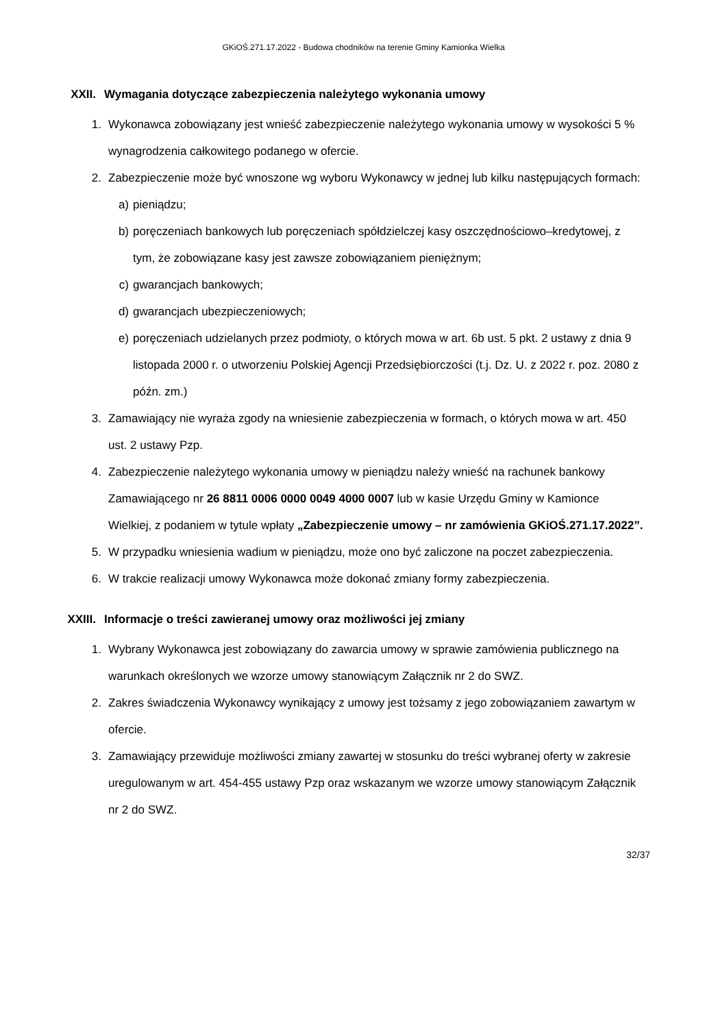GKiOŚ.271.17.2022 - Budowa chodników na terenie Gminy Kamionka Wielka
XXII. Wymagania dotyczące zabezpieczenia należytego wykonania umowy
1. Wykonawca zobowiązany jest wnieść zabezpieczenie należytego wykonania umowy w wysokości 5 % wynagrodzenia całkowitego podanego w ofercie.
2. Zabezpieczenie może być wnoszone wg wyboru Wykonawcy w jednej lub kilku następujących formach:
a) pieniądzu;
b) poręczeniach bankowych lub poręczeniach spółdzielczej kasy oszczędnościowo–kredytowej, z tym, że zobowiązane kasy jest zawsze zobowiązaniem pieniężnym;
c) gwarancjach bankowych;
d) gwarancjach ubezpieczeniowych;
e) poręczeniach udzielanych przez podmioty, o których mowa w art. 6b ust. 5 pkt. 2 ustawy z dnia 9 listopada 2000 r. o utworzeniu Polskiej Agencji Przedsiębiorczości (t.j. Dz. U. z 2022 r. poz. 2080 z późn. zm.)
3. Zamawiający nie wyraża zgody na wniesienie zabezpieczenia w formach, o których mowa w art. 450 ust. 2 ustawy Pzp.
4. Zabezpieczenie należytego wykonania umowy w pieniądzu należy wnieść na rachunek bankowy Zamawiającego nr 26 8811 0006 0000 0049 4000 0007 lub w kasie Urzędu Gminy w Kamionce Wielkiej, z podaniem w tytule wpłaty „Zabezpieczenie umowy – nr zamówienia GKiOŚ.271.17.2022”.
5. W przypadku wniesienia wadium w pieniądzu, może ono być zaliczone na poczet zabezpieczenia.
6. W trakcie realizacji umowy Wykonawca może dokonać zmiany formy zabezpieczenia.
XXIII. Informacje o treści zawieranej umowy oraz możliwości jej zmiany
1. Wybrany Wykonawca jest zobowiązany do zawarcia umowy w sprawie zamówienia publicznego na warunkach określonych we wzorze umowy stanowiącym Załącznik nr 2 do SWZ.
2. Zakres świadczenia Wykonawcy wynikający z umowy jest tożsamy z jego zobowiązaniem zawartym w ofercie.
3. Zamawiający przewiduje możliwości zmiany zawartej w stosunku do treści wybranej oferty w zakresie uregulowanym w art. 454-455 ustawy Pzp oraz wskazanym we wzorze umowy stanowiącym Załącznik nr 2 do SWZ.
32/37